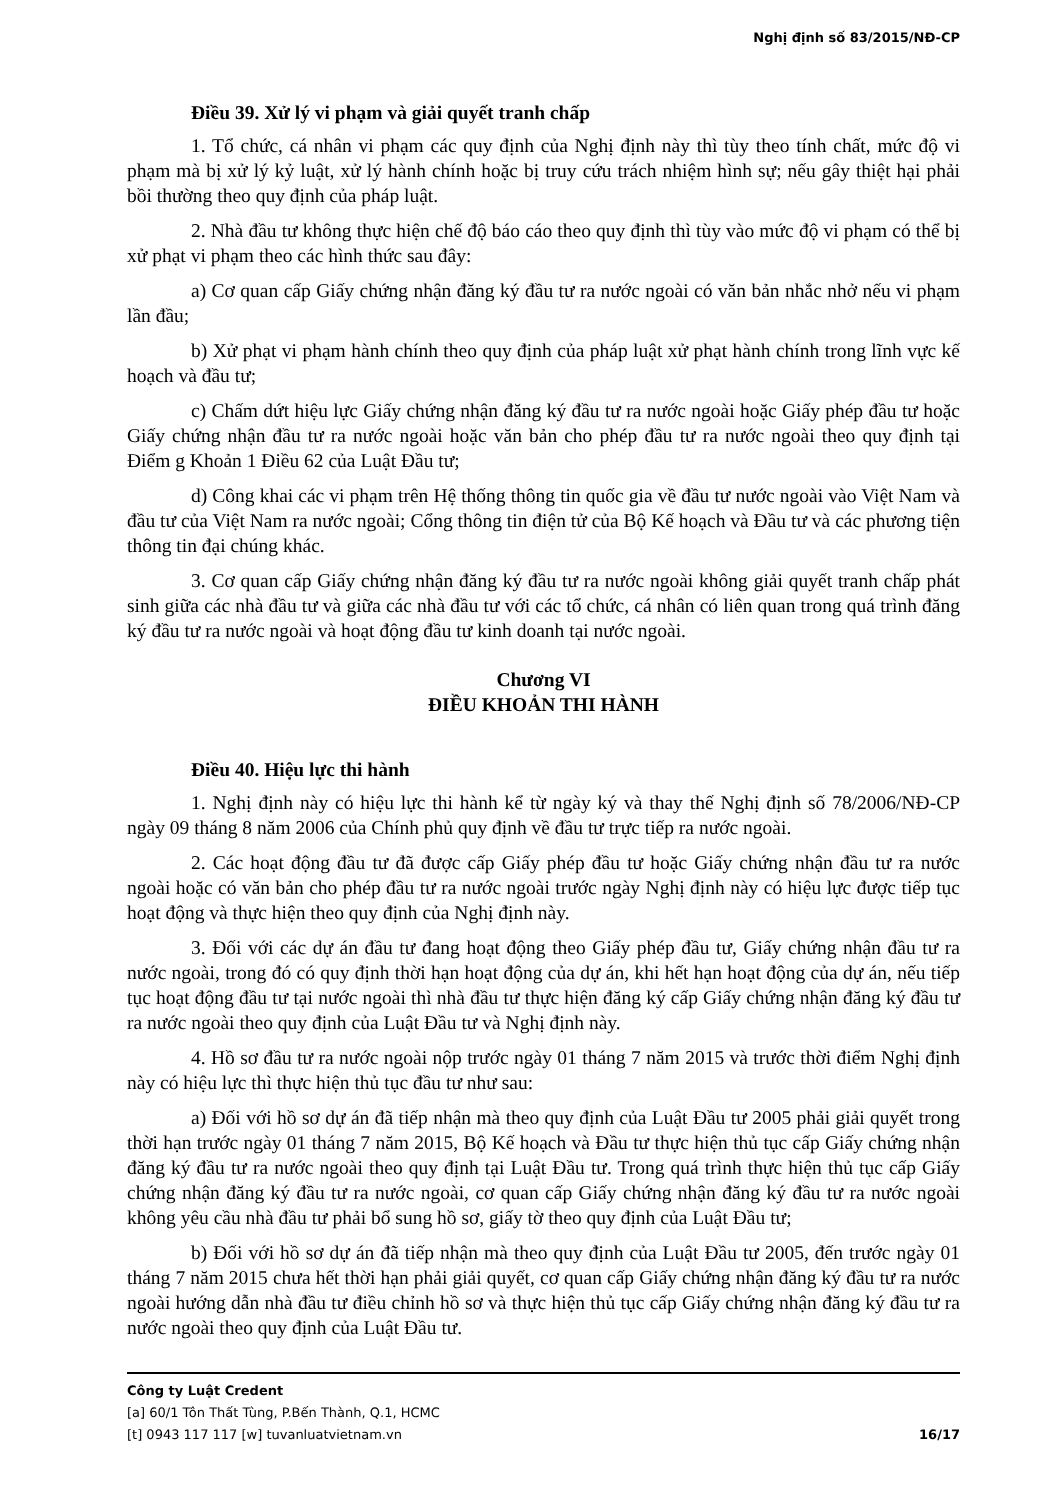Nghị định số 83/2015/NĐ-CP
Điều 39. Xử lý vi phạm và giải quyết tranh chấp
1. Tổ chức, cá nhân vi phạm các quy định của Nghị định này thì tùy theo tính chất, mức độ vi phạm mà bị xử lý kỷ luật, xử lý hành chính hoặc bị truy cứu trách nhiệm hình sự; nếu gây thiệt hại phải bồi thường theo quy định của pháp luật.
2. Nhà đầu tư không thực hiện chế độ báo cáo theo quy định thì tùy vào mức độ vi phạm có thể bị xử phạt vi phạm theo các hình thức sau đây:
a) Cơ quan cấp Giấy chứng nhận đăng ký đầu tư ra nước ngoài có văn bản nhắc nhở nếu vi phạm lần đầu;
b) Xử phạt vi phạm hành chính theo quy định của pháp luật xử phạt hành chính trong lĩnh vực kế hoạch và đầu tư;
c) Chấm dứt hiệu lực Giấy chứng nhận đăng ký đầu tư ra nước ngoài hoặc Giấy phép đầu tư hoặc Giấy chứng nhận đầu tư ra nước ngoài hoặc văn bản cho phép đầu tư ra nước ngoài theo quy định tại Điểm g Khoản 1 Điều 62 của Luật Đầu tư;
d) Công khai các vi phạm trên Hệ thống thông tin quốc gia về đầu tư nước ngoài vào Việt Nam và đầu tư của Việt Nam ra nước ngoài; Cổng thông tin điện tử của Bộ Kế hoạch và Đầu tư và các phương tiện thông tin đại chúng khác.
3. Cơ quan cấp Giấy chứng nhận đăng ký đầu tư ra nước ngoài không giải quyết tranh chấp phát sinh giữa các nhà đầu tư và giữa các nhà đầu tư với các tổ chức, cá nhân có liên quan trong quá trình đăng ký đầu tư ra nước ngoài và hoạt động đầu tư kinh doanh tại nước ngoài.
Chương VI
ĐIỀU KHOẢN THI HÀNH
Điều 40. Hiệu lực thi hành
1. Nghị định này có hiệu lực thi hành kể từ ngày ký và thay thế Nghị định số 78/2006/NĐ-CP ngày 09 tháng 8 năm 2006 của Chính phủ quy định về đầu tư trực tiếp ra nước ngoài.
2. Các hoạt động đầu tư đã được cấp Giấy phép đầu tư hoặc Giấy chứng nhận đầu tư ra nước ngoài hoặc có văn bản cho phép đầu tư ra nước ngoài trước ngày Nghị định này có hiệu lực được tiếp tục hoạt động và thực hiện theo quy định của Nghị định này.
3. Đối với các dự án đầu tư đang hoạt động theo Giấy phép đầu tư, Giấy chứng nhận đầu tư ra nước ngoài, trong đó có quy định thời hạn hoạt động của dự án, khi hết hạn hoạt động của dự án, nếu tiếp tục hoạt động đầu tư tại nước ngoài thì nhà đầu tư thực hiện đăng ký cấp Giấy chứng nhận đăng ký đầu tư ra nước ngoài theo quy định của Luật Đầu tư và Nghị định này.
4. Hồ sơ đầu tư ra nước ngoài nộp trước ngày 01 tháng 7 năm 2015 và trước thời điểm Nghị định này có hiệu lực thì thực hiện thủ tục đầu tư như sau:
a) Đối với hồ sơ dự án đã tiếp nhận mà theo quy định của Luật Đầu tư 2005 phải giải quyết trong thời hạn trước ngày 01 tháng 7 năm 2015, Bộ Kế hoạch và Đầu tư thực hiện thủ tục cấp Giấy chứng nhận đăng ký đầu tư ra nước ngoài theo quy định tại Luật Đầu tư. Trong quá trình thực hiện thủ tục cấp Giấy chứng nhận đăng ký đầu tư ra nước ngoài, cơ quan cấp Giấy chứng nhận đăng ký đầu tư ra nước ngoài không yêu cầu nhà đầu tư phải bổ sung hồ sơ, giấy tờ theo quy định của Luật Đầu tư;
b) Đối với hồ sơ dự án đã tiếp nhận mà theo quy định của Luật Đầu tư 2005, đến trước ngày 01 tháng 7 năm 2015 chưa hết thời hạn phải giải quyết, cơ quan cấp Giấy chứng nhận đăng ký đầu tư ra nước ngoài hướng dẫn nhà đầu tư điều chỉnh hồ sơ và thực hiện thủ tục cấp Giấy chứng nhận đăng ký đầu tư ra nước ngoài theo quy định của Luật Đầu tư.
Công ty Luật Credent
[a] 60/1 Tôn Thất Tùng, P.Bến Thành, Q.1, HCMC
[t] 0943 117 117 [w] tuvanluatvietnam.vn 16/17